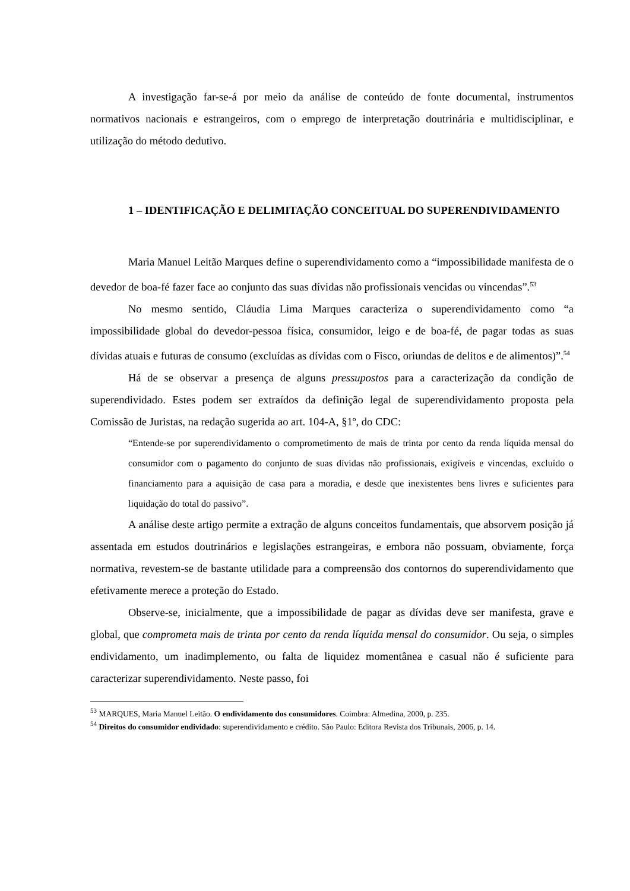A investigação far-se-á por meio da análise de conteúdo de fonte documental, instrumentos normativos nacionais e estrangeiros, com o emprego de interpretação doutrinária e multidisciplinar, e utilização do método dedutivo.
1 – IDENTIFICAÇÃO E DELIMITAÇÃO CONCEITUAL DO SUPERENDIVIDAMENTO
Maria Manuel Leitão Marques define o superendividamento como a “impossibilidade manifesta de o devedor de boa-fé fazer face ao conjunto das suas dívidas não profissionais vencidas ou vincendas”.<sup>53</sup>
No mesmo sentido, Cláudia Lima Marques caracteriza o superendividamento como “a impossibilidade global do devedor-pessoa física, consumidor, leigo e de boa-fé, de pagar todas as suas dívidas atuais e futuras de consumo (excluídas as dívidas com o Fisco, oriundas de delitos e de alimentos)”.<sup>54</sup>
Há de se observar a presença de alguns pressupostos para a caracterização da condição de superendividado. Estes podem ser extraídos da definição legal de superendividamento proposta pela Comissão de Juristas, na redação sugerida ao art. 104-A, §1º, do CDC:
“Entende-se por superendividamento o comprometimento de mais de trinta por cento da renda líquida mensal do consumidor com o pagamento do conjunto de suas dívidas não profissionais, exigíveis e vincendas, excluído o financiamento para a aquisição de casa para a moradia, e desde que inexistentes bens livres e suficientes para liquidação do total do passivo”.
A análise deste artigo permite a extração de alguns conceitos fundamentais, que absorvem posição já assentada em estudos doutrinários e legislações estrangeiras, e embora não possuam, obviamente, força normativa, revestem-se de bastante utilidade para a compreensão dos contornos do superendividamento que efetivamente merece a proteção do Estado.
Observe-se, inicialmente, que a impossibilidade de pagar as dívidas deve ser manifesta, grave e global, que comprometa mais de trinta por cento da renda líquida mensal do consumidor. Ou seja, o simples endividamento, um inadimplemento, ou falta de liquidez momentânea e casual não é suficiente para caracterizar superendividamento. Neste passo, foi
<sup>53</sup> MARQUES, Maria Manuel Leitão. O endividamento dos consumidores. Coimbra: Almedina, 2000, p. 235.
<sup>54</sup> Direitos do consumidor endividado: superendividamento e crédito. São Paulo: Editora Revista dos Tribunais, 2006, p. 14.